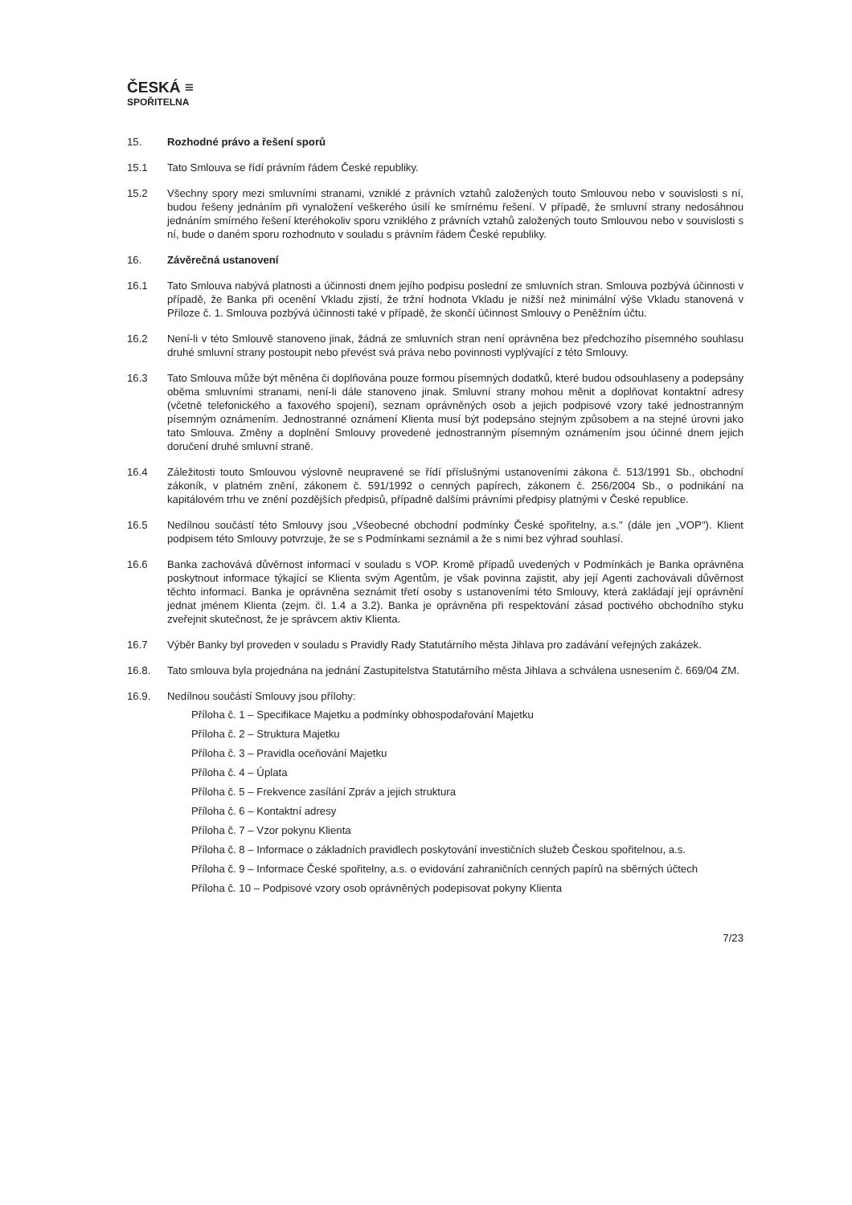ČESKÁ ≡
SPOŘITELNA
15. Rozhodné právo a řešení sporů
15.1 Tato Smlouva se řídí právním řádem České republiky.
15.2 Všechny spory mezi smluvními stranami, vzniklé z právních vztahů založených touto Smlouvou nebo v souvislosti s ní, budou řešeny jednáním při vynaložení veškerého úsilí ke smírnému řešení. V případě, že smluvní strany nedosáhnou jednáním smírného řešení kteréhokoliv sporu vzniklého z právních vztahů založených touto Smlouvou nebo v souvislosti s ní, bude o daném sporu rozhodnuto v souladu s právním řádem České republiky.
16. Závěrečná ustanovení
16.1 Tato Smlouva nabývá platnosti a účinnosti dnem jejího podpisu poslední ze smluvních stran. Smlouva pozbývá účinnosti v případě, že Banka při ocenění Vkladu zjistí, že tržní hodnota Vkladu je nižší než minimální výše Vkladu stanovená v Příloze č. 1. Smlouva pozbývá účinnosti také v případě, že skončí účinnost Smlouvy o Peněžním účtu.
16.2 Není-li v této Smlouvě stanoveno jinak, žádná ze smluvních stran není oprávněna bez předchozího písemného souhlasu druhé smluvní strany postoupit nebo převést svá práva nebo povinnosti vyplývající z této Smlouvy.
16.3 Tato Smlouva může být měněna či doplňována pouze formou písemných dodatků, které budou odsouhlaseny a podepsány oběma smluvními stranami, není-li dále stanoveno jinak. Smluvní strany mohou měnit a doplňovat kontaktní adresy (včetně telefonického a faxového spojení), seznam oprávněných osob a jejich podpisové vzory také jednostranným písemným oznámením. Jednostranné oznámení Klienta musí být podepsáno stejným způsobem a na stejné úrovni jako tato Smlouva. Změny a doplnění Smlouvy provedené jednostranným písemným oznámením jsou účinné dnem jejich doručení druhé smluvní straně.
16.4 Záležitosti touto Smlouvou výslovně neupravené se řídí příslušnými ustanoveními zákona č. 513/1991 Sb., obchodní zákoník, v platném znění, zákonem č. 591/1992 o cenných papírech, zákonem č. 256/2004 Sb., o podnikání na kapitálovém trhu ve znění pozdějších předpisů, případně dalšími právními předpisy platnými v České republice.
16.5 Nedílnou součástí této Smlouvy jsou „Všeobecné obchodní podmínky České spořitelny, a.s." (dále jen „VOP"). Klient podpisem této Smlouvy potvrzuje, že se s Podmínkami seznámil a že s nimi bez výhrad souhlasí.
16.6 Banka zachovává důvěrnost informací v souladu s VOP. Kromě případů uvedených v Podmínkách je Banka oprávněna poskytnout informace týkající se Klienta svým Agentům, je však povinna zajistit, aby její Agenti zachovávali důvěrnost těchto informací. Banka je oprávněna seznámit třetí osoby s ustanoveními této Smlouvy, která zakládají její oprávnění jednat jménem Klienta (zejm. čl. 1.4 a 3.2). Banka je oprávněna při respektování zásad poctivého obchodního styku zveřejnit skutečnost, že je správcem aktiv Klienta.
16.7 Výběr Banky byl proveden v souladu s Pravidly Rady Statutárního města Jihlava pro zadávání veřejných zakázek.
16.8. Tato smlouva byla projednána na jednání Zastupitelstva Statutárního města Jihlava a schválena usnesením č. 669/04 ZM.
16.9. Nedílnou součástí Smlouvy jsou přílohy:
Příloha č. 1 – Specifikace Majetku a podmínky obhospodařování Majetku
Příloha č. 2 – Struktura Majetku
Příloha č. 3 – Pravidla oceňování Majetku
Příloha č. 4 – Úplata
Příloha č. 5 – Frekvence zasílání Zpráv a jejich struktura
Příloha č. 6 – Kontaktní adresy
Příloha č. 7 – Vzor pokynu Klienta
Příloha č. 8 – Informace o základních pravidlech poskytování investičních služeb Českou spořitelnou, a.s.
Příloha č. 9 – Informace České spořitelny, a.s. o evidování zahraničních cenných papírů na sběrných účtech
Příloha č. 10 – Podpisové vzory osob oprávněných podepisovat pokyny Klienta
7/23